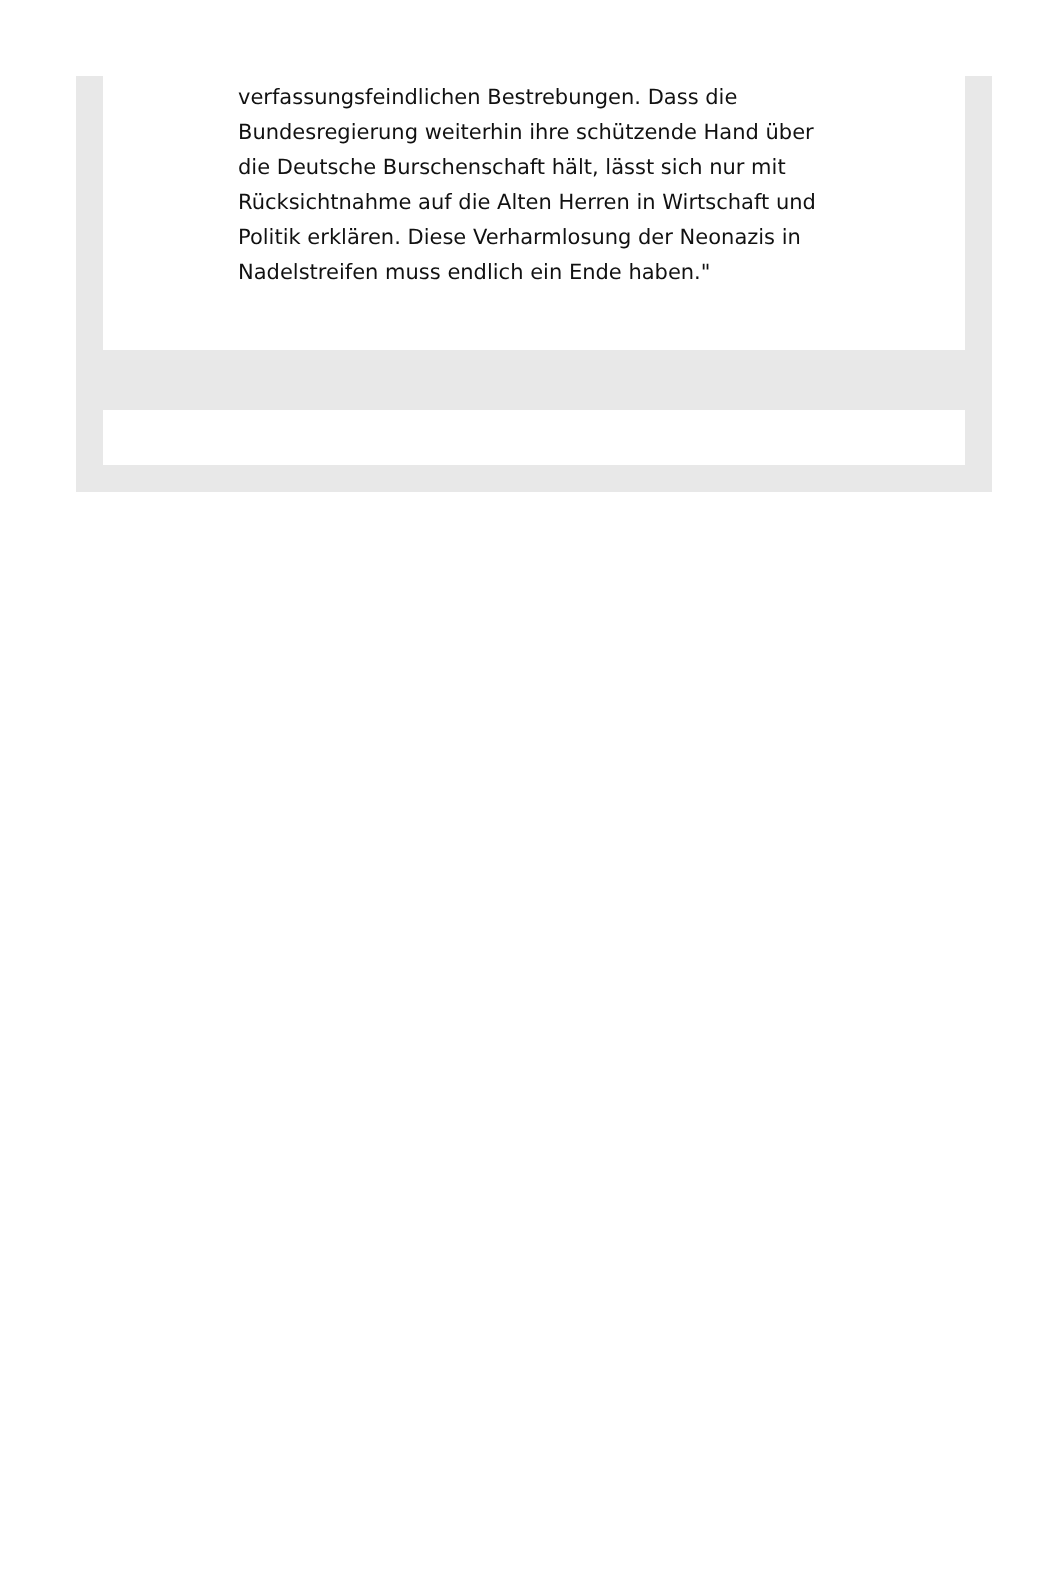verfassungsfeindlichen Bestrebungen. Dass die Bundesregierung weiterhin ihre schützende Hand über die Deutsche Burschenschaft hält, lässt sich nur mit Rücksichtnahme auf die Alten Herren in Wirtschaft und Politik erklären. Diese Verharmlosung der Neonazis in Nadelstreifen muss endlich ein Ende haben."